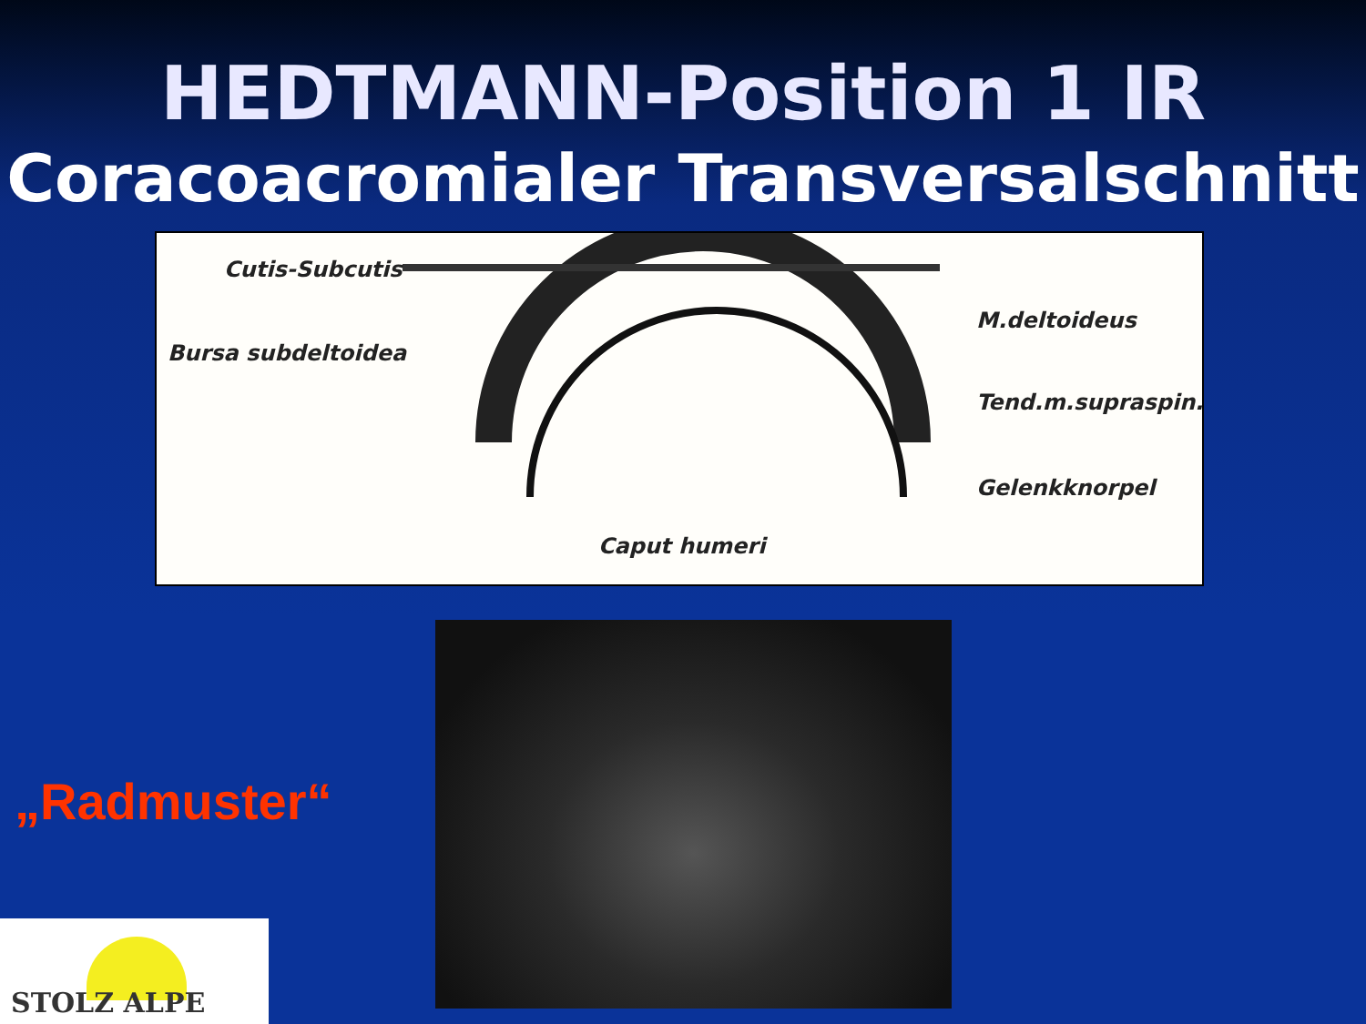HEDTMANN-Position 1 IR
Coracoacromialer Transversalschnitt
Cutis-Subcutis
M.deltoideus
Bursa subdeltoidea
Tend.m.supraspin.
Gelenkknorpel
Caput humeri
„Radmuster“
STOLZ ALPE